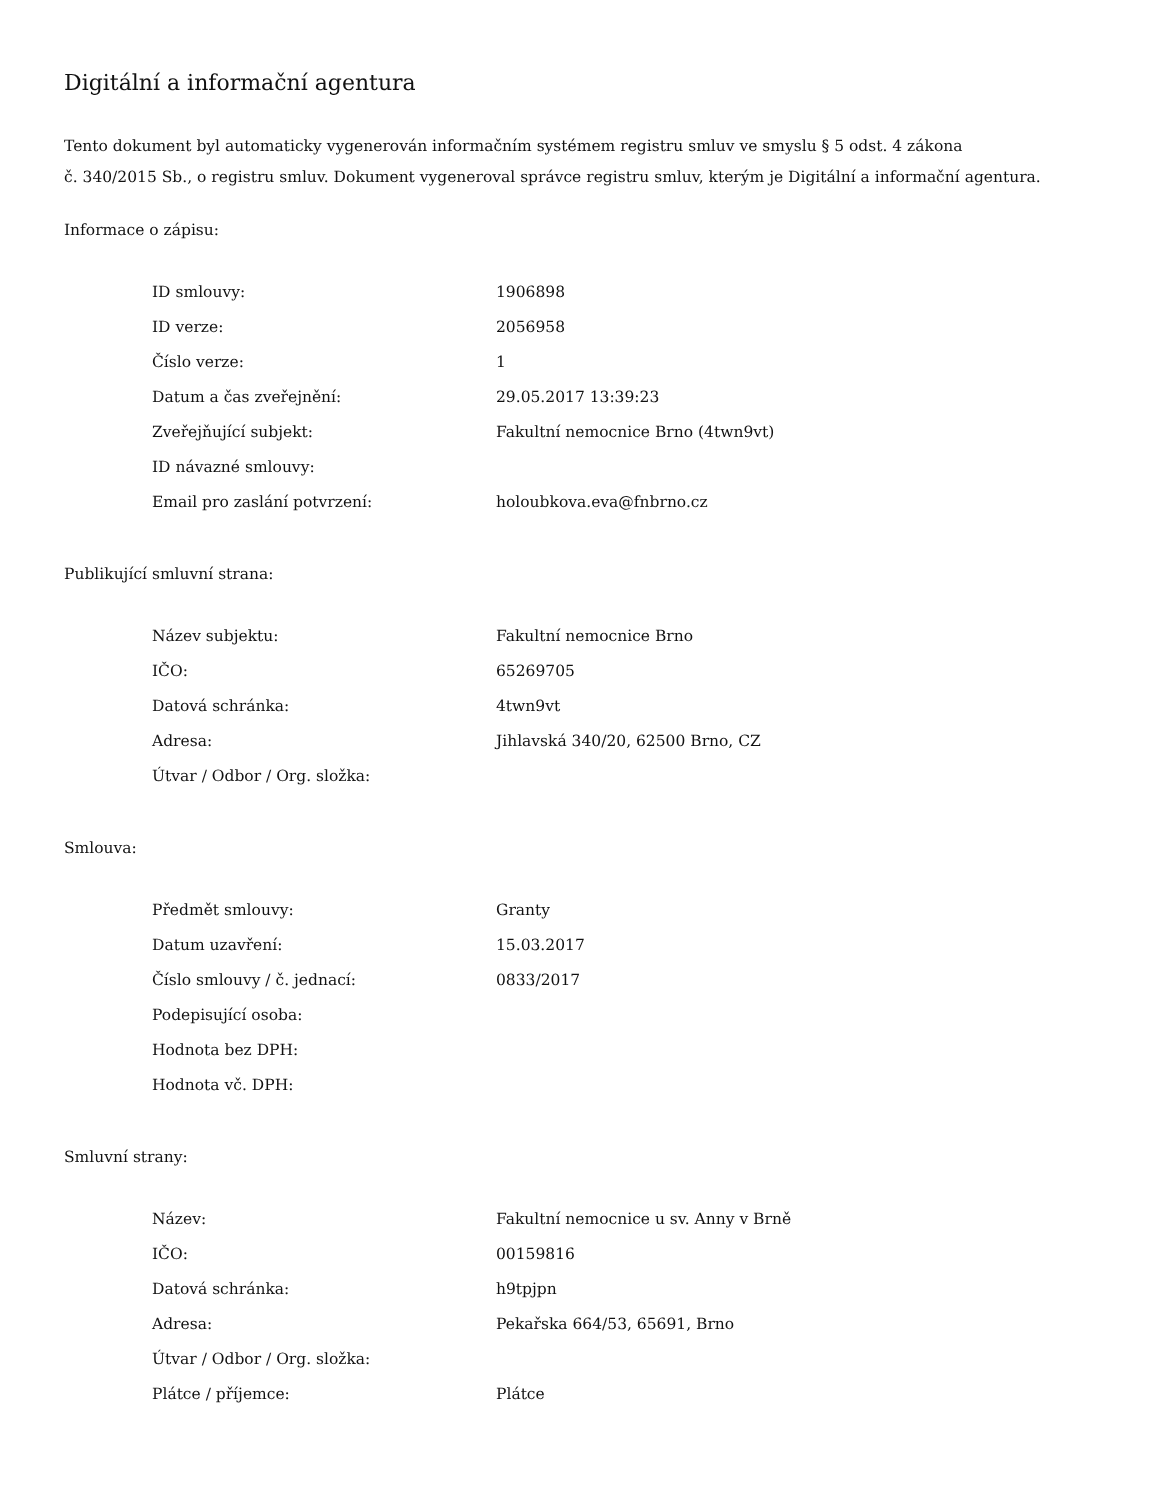Digitální a informační agentura
Tento dokument byl automaticky vygenerován informačním systémem registru smluv ve smyslu § 5 odst. 4 zákona
č. 340/2015 Sb., o registru smluv. Dokument vygeneroval správce registru smluv, kterým je Digitální a informační agentura.
Informace o zápisu:
| ID smlouvy: | 1906898 |
| ID verze: | 2056958 |
| Číslo verze: | 1 |
| Datum a čas zveřejnění: | 29.05.2017 13:39:23 |
| Zveřejňující subjekt: | Fakultní nemocnice Brno (4twn9vt) |
| ID návazné smlouvy: | |
| Email pro zaslání potvrzení: | holoubkova.eva@fnbrno.cz |
Publikující smluvní strana:
| Název subjektu: | Fakultní nemocnice Brno |
| IČO: | 65269705 |
| Datová schránka: | 4twn9vt |
| Adresa: | Jihlavská 340/20, 62500 Brno, CZ |
| Útvar / Odbor / Org. složka: | |
Smlouva:
| Předmět smlouvy: | Granty |
| Datum uzavření: | 15.03.2017 |
| Číslo smlouvy / č. jednací: | 0833/2017 |
| Podepisující osoba: | |
| Hodnota bez DPH: | |
| Hodnota vč. DPH: | |
Smluvní strany:
| Název: | Fakultní nemocnice u sv. Anny v Brně |
| IČO: | 00159816 |
| Datová schránka: | h9tpjpn |
| Adresa: | Pekařska 664/53, 65691, Brno |
| Útvar / Odbor / Org. složka: | |
| Plátce / příjemce: | Plátce |